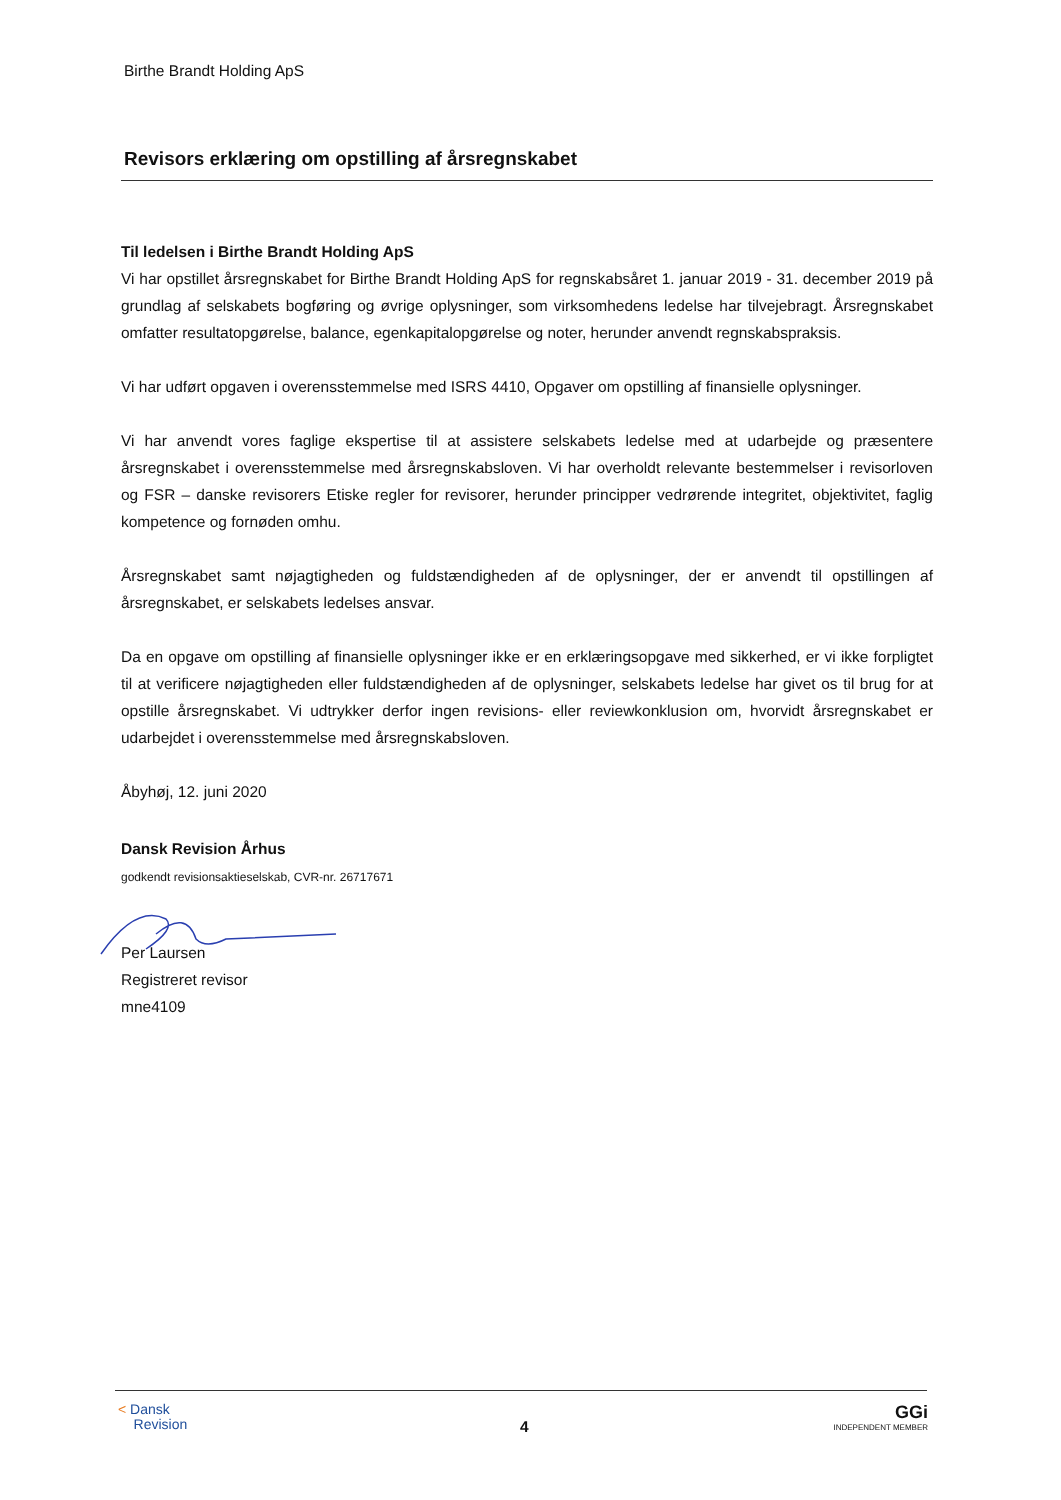Birthe Brandt Holding ApS
Revisors erklæring om opstilling af årsregnskabet
Til ledelsen i Birthe Brandt Holding ApS
Vi har opstillet årsregnskabet for Birthe Brandt Holding ApS for regnskabsåret 1. januar 2019 - 31. december 2019 på grundlag af selskabets bogføring og øvrige oplysninger, som virksomhedens ledelse har tilvejebragt. Årsregnskabet omfatter resultatopgørelse, balance, egenkapitalopgørelse og noter, herunder anvendt regnskabspraksis.
Vi har udført opgaven i overensstemmelse med ISRS 4410, Opgaver om opstilling af finansielle oplysninger.
Vi har anvendt vores faglige ekspertise til at assistere selskabets ledelse med at udarbejde og præsentere årsregnskabet i overensstemmelse med årsregnskabsloven. Vi har overholdt relevante bestemmelser i revisorloven og FSR – danske revisorers Etiske regler for revisorer, herunder principper vedrørende integritet, objektivitet, faglig kompetence og fornøden omhu.
Årsregnskabet samt nøjagtigheden og fuldstændigheden af de oplysninger, der er anvendt til opstillingen af årsregnskabet, er selskabets ledelses ansvar.
Da en opgave om opstilling af finansielle oplysninger ikke er en erklæringsopgave med sikkerhed, er vi ikke forpligtet til at verificere nøjagtigheden eller fuldstændigheden af de oplysninger, selskabets ledelse har givet os til brug for at opstille årsregnskabet. Vi udtrykker derfor ingen revisions- eller reviewkonklusion om, hvorvidt årsregnskabet er udarbejdet i overensstemmelse med årsregnskabsloven.
Åbyhøj, 12. juni 2020
Dansk Revision Århus
godkendt revisionsaktieselskab, CVR-nr. 26717671
Per Laursen
Registreret revisor
mne4109
< Dansk
Revision
4
GGi
INDEPENDENT MEMBER